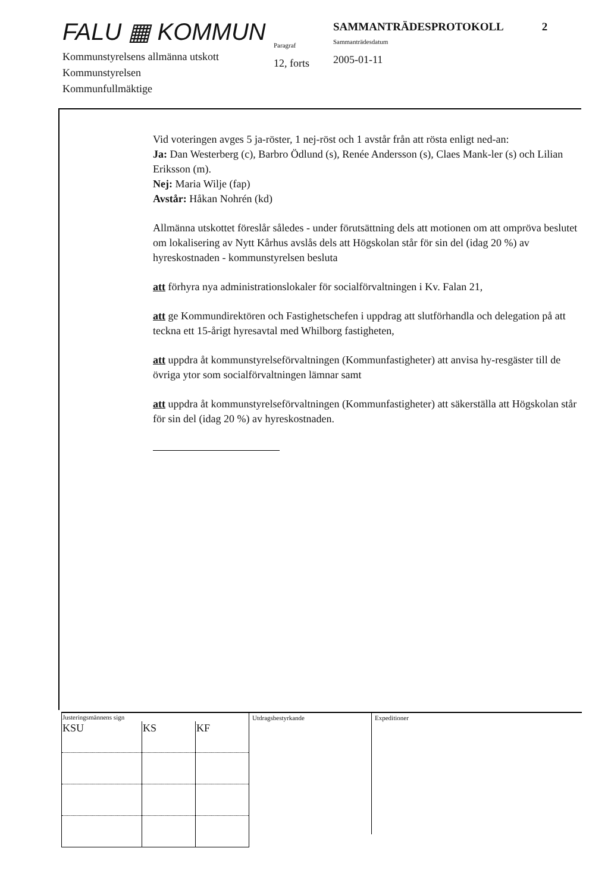FALU ▦ KOMMUN
Kommunstyrelsens allmänna utskott
Kommunstyrelsen
Kommunfullmäktige
Paragraf
12, forts
SAMMANTRÄDESPROTOKOLL 2
Sammanträdesdatum
2005-01-11
Vid voteringen avges 5 ja-röster, 1 nej-röst och 1 avstår från att rösta enligt ned-an:
Ja: Dan Westerberg (c), Barbro Ödlund (s), Renée Andersson (s), Claes Mank-ler (s) och Lilian Eriksson (m).
Nej: Maria Wilje (fap)
Avstår: Håkan Nohrén (kd)
Allmänna utskottet föreslår således - under förutsättning dels att motionen om att ompröva beslutet om lokalisering av Nytt Kårhus avslås dels att Högskolan står för sin del (idag 20 %) av hyreskostnaden - kommunstyrelsen besluta
att förhyra nya administrationslokaler för socialförvaltningen i Kv. Falan 21,
att ge Kommundirektören och Fastighetschefen i uppdrag att slutförhandla och delegation på att teckna ett 15-årigt hyresavtal med Whilborg fastigheten,
att uppdra åt kommunstyrelseförvaltningen (Kommunfastigheter) att anvisa hy-resgäster till de övriga ytor som socialförvaltningen lämnar samt
att uppdra åt kommunstyrelseförvaltningen (Kommunfastigheter) att säkerställa att Högskolan står för sin del (idag 20 %) av hyreskostnaden.
| Justeringsmännens sign | | |
| --- | --- | --- |
| KSU | KS | KF |
Utdragsbestyrkande Expeditioner